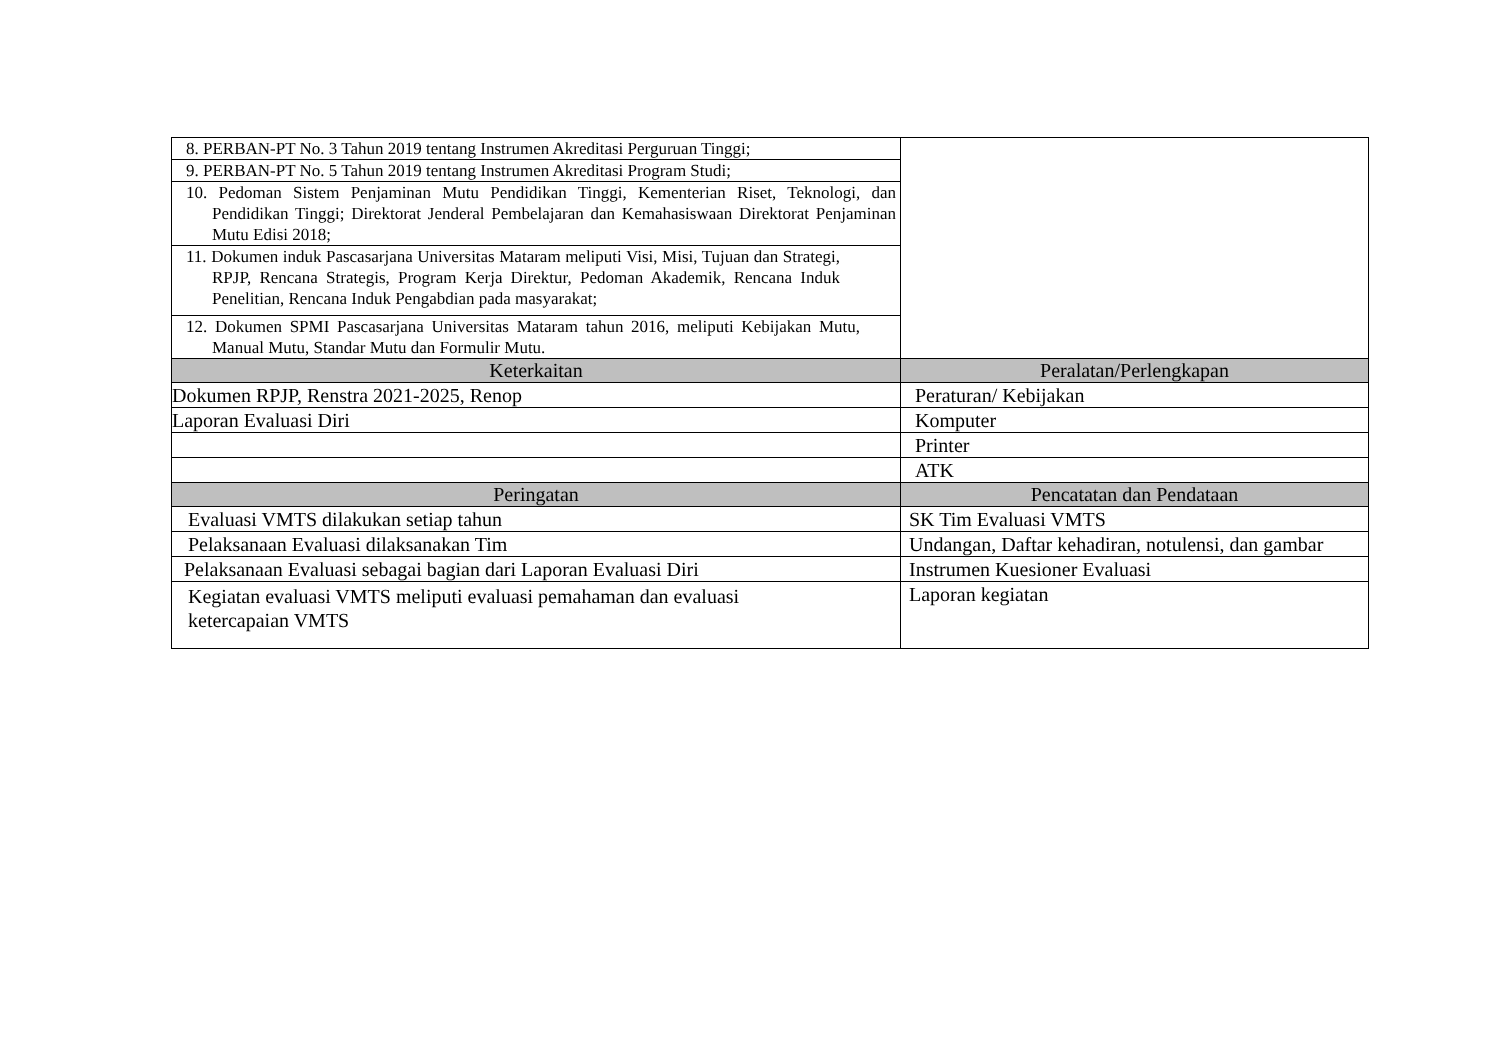| 8. PERBAN-PT No. 3 Tahun 2019 tentang Instrumen Akreditasi Perguruan Tinggi; | |
| 9. PERBAN-PT No. 5 Tahun 2019 tentang Instrumen Akreditasi Program Studi; | |
| 10. Pedoman Sistem Penjaminan Mutu Pendidikan Tinggi, Kementerian Riset, Teknologi, dan Pendidikan Tinggi; Direktorat Jenderal Pembelajaran dan Kemahasiswaan Direktorat Penjaminan Mutu Edisi 2018; | |
| 11. Dokumen induk Pascasarjana Universitas Mataram meliputi Visi, Misi, Tujuan dan Strategi, RPJP, Rencana Strategis, Program Kerja Direktur, Pedoman Akademik, Rencana Induk Penelitian, Rencana Induk Pengabdian pada masyarakat; | |
| 12. Dokumen SPMI Pascasarjana Universitas Mataram tahun 2016, meliputi Kebijakan Mutu, Manual Mutu, Standar Mutu dan Formulir Mutu. | |
| Keterkaitan | Peralatan/Perlengkapan |
| Dokumen RPJP, Renstra 2021-2025, Renop | Peraturan/ Kebijakan |
| Laporan Evaluasi Diri | Komputer |
| | Printer |
| | ATK |
| Peringatan | Pencatatan dan Pendataan |
| Evaluasi VMTS dilakukan setiap tahun | SK Tim Evaluasi VMTS |
| Pelaksanaan Evaluasi dilaksanakan Tim | Undangan, Daftar kehadiran, notulensi, dan gambar |
| Pelaksanaan Evaluasi sebagai bagian dari Laporan Evaluasi Diri | Instrumen Kuesioner Evaluasi |
| Kegiatan evaluasi VMTS meliputi evaluasi pemahaman dan evaluasi ketercapaian VMTS | Laporan kegiatan |